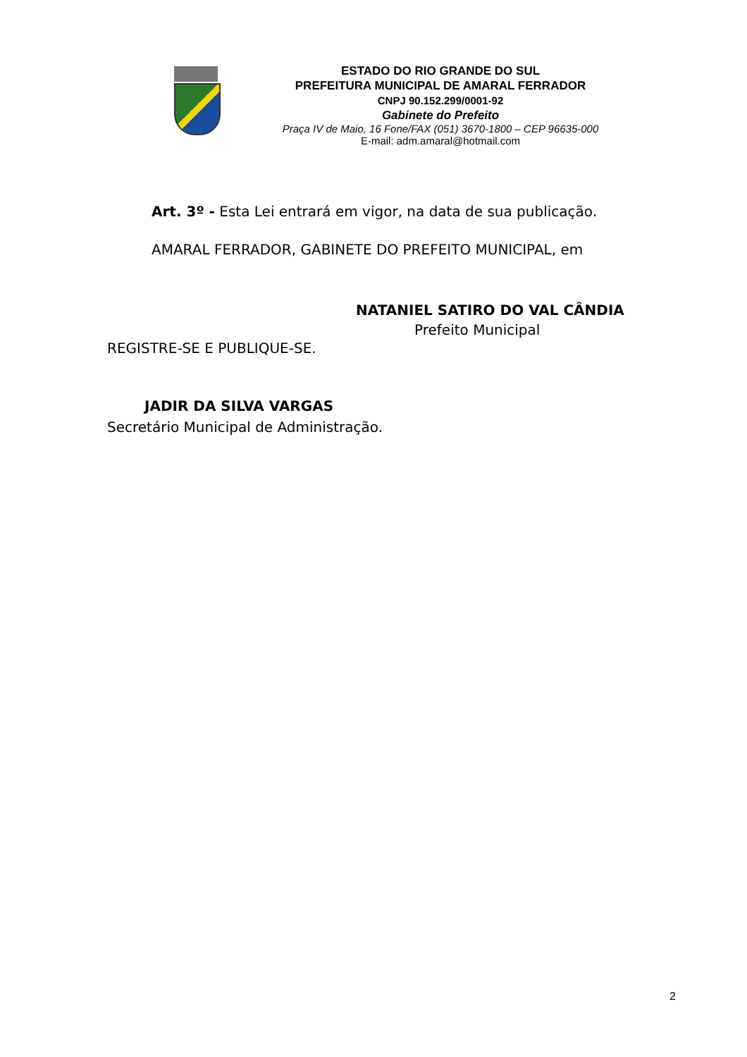ESTADO DO RIO GRANDE DO SUL
PREFEITURA MUNICIPAL DE AMARAL FERRADOR
CNPJ 90.152.299/0001-92
Gabinete do Prefeito
Praça IV de Maio, 16 Fone/FAX (051) 3670-1800 – CEP 96635-000
E-mail: adm.amaral@hotmail.com
Art. 3º - Esta Lei entrará em vigor, na data de sua publicação.
AMARAL FERRADOR, GABINETE DO PREFEITO MUNICIPAL, em
NATANIEL SATIRO DO VAL CÂNDIA
Prefeito Municipal
REGISTRE-SE E PUBLIQUE-SE.
JADIR DA SILVA VARGAS
Secretário Municipal de Administração.
2